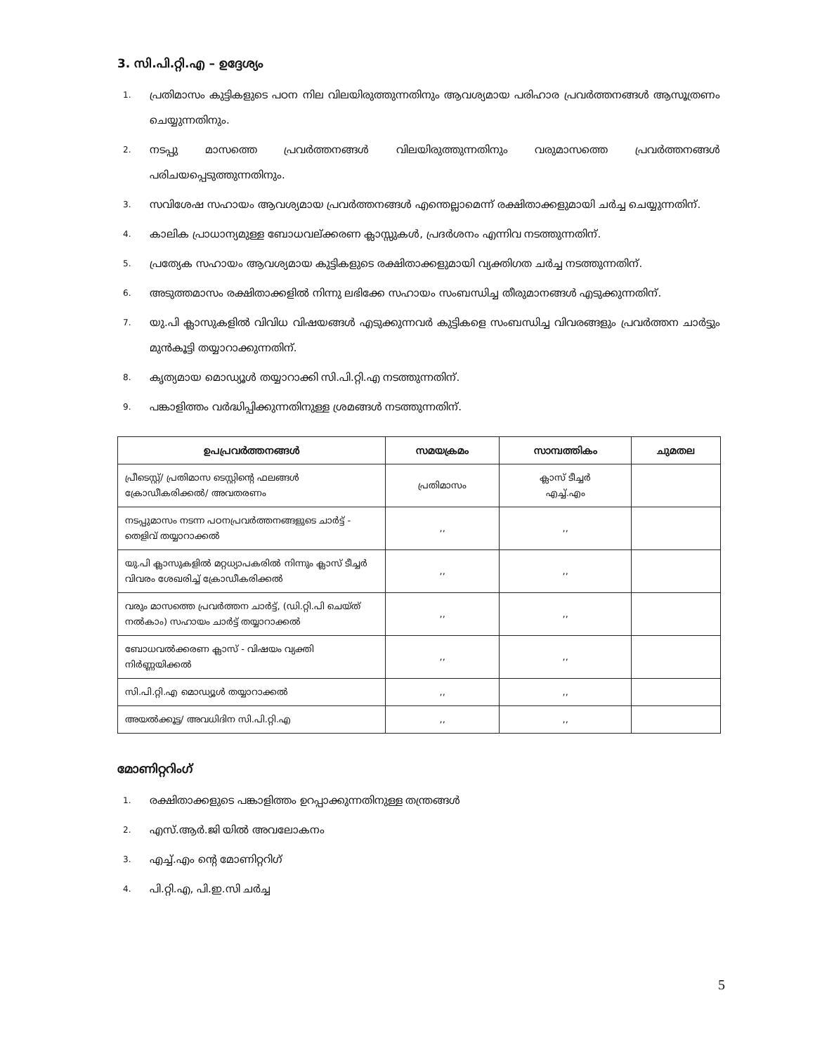3. സി.പി.റ്റി.എ – ഉദ്ദേശ്യം
1. പ്രതിമാസം കുട്ടികളുടെ പഠന നില വിലയിരുത്തുന്നതിനും ആവശ്യമായ പരിഹാര പ്രവർത്തനങ്ങൾ ആസൂത്രണം ചെയ്യുന്നതിനും.
2. നടപ്പു മാസത്തെ പ്രവർത്തനങ്ങൾ വിലയിരുത്തുന്നതിനും വരുമാസത്തെ പ്രവർത്തനങ്ങൾ പരിചയപ്പെടുത്തുന്നതിനും.
3. സവിശേഷ സഹായം ആവശ്യമായ പ്രവർത്തനങ്ങൾ എന്തെല്ലാമെന്ന് രക്ഷിതാക്കളുമായി ചർച്ച ചെയ്യുന്നതിന്.
4. കാലിക പ്രാധാന്യമുള്ള ബോധവല്ക്കരണ ക്ലാസ്സുകൾ, പ്രദർശനം എന്നിവ നടത്തുന്നതിന്.
5. പ്രത്യേക സഹായം ആവശ്യമായ കുട്ടികളുടെ രക്ഷിതാക്കളുമായി വ്യക്തിഗത ചർച്ച നടത്തുന്നതിന്.
6. അടുത്തമാസം രക്ഷിതാക്കളിൽ നിന്നു ലഭിക്കേ സഹായം സംബന്ധിച്ച തീരുമാനങ്ങൾ എടുക്കുന്നതിന്.
7. യു.പി ക്ലാസുകളിൽ വിവിധ വിഷയങ്ങൾ എടുക്കുന്നവർ കുട്ടികളെ സംബന്ധിച്ച വിവരങ്ങളും പ്രവർത്തന ചാർട്ടും മുൻകൂട്ടി തയ്യാറാക്കുന്നതിന്.
8. കൃത്യമായ മൊഡ്യൂൾ തയ്യാറാക്കി സി.പി.റ്റി.എ നടത്തുന്നതിന്.
9. പങ്കാളിത്തം വർദ്ധിപ്പിക്കുന്നതിനുള്ള ശ്രമങ്ങൾ നടത്തുന്നതിന്.
| ഉപപ്രവർത്തനങ്ങൾ | സമയക്രമം | സാമ്പത്തികം | ചുമതല |
| --- | --- | --- | --- |
| പ്രീടെസ്റ്റ്/ പ്രതിമാസ ടെസ്റ്റിന്റെ ഫലങ്ങൾ ക്രോഡീകരിക്കൽ/ അവതരണം | പ്രതിമാസം | ക്ലാസ് ടീച്ചർ എച്ച്.എം | |
| നടപ്പുമാസം നടന്ന പഠനപ്രവർത്തനങ്ങളുടെ ചാർട്ട് - തെളിവ് തയ്യാറാക്കൽ | ,, | ,, | |
| യു.പി ക്ലാസുകളിൽ മറ്റധ്യാപകരിൽ നിന്നും ക്ലാസ് ടീച്ചർ വിവരം ശേഖരിച്ച് ക്രോഡീകരിക്കൽ | ,, | ,, | |
| വരും മാസത്തെ പ്രവർത്തന ചാർട്ട്, (ഡി.റ്റി.പി ചെയ്ത് നൽകാം) സഹായം ചാർട്ട് തയ്യാറാക്കൽ | ,, | ,, | |
| ബോധവൽക്കരണ ക്ലാസ് - വിഷയം വ്യക്തി നിർണ്ണയിക്കൽ | ,, | ,, | |
| സി.പി.റ്റി.എ മൊഡ്യൂൾ തയ്യാറാക്കൽ | ,, | ,, | |
| അയൽക്കൂട്ട/ അവധിദിന സി.പി.റ്റി.എ | ,, | ,, | |
മോണിറ്ററിംഗ്
1. രക്ഷിതാക്കളുടെ പങ്കാളിത്തം ഉറപ്പാക്കുന്നതിനുള്ള തന്ത്രങ്ങൾ
2. എസ്.ആർ.ജി യിൽ അവലോകനം
3. എച്ച്.എം ന്റെ മോണിറ്ററിഗ്
4. പി.റ്റി.എ, പി.ഇ.സി ചർച്ച
5